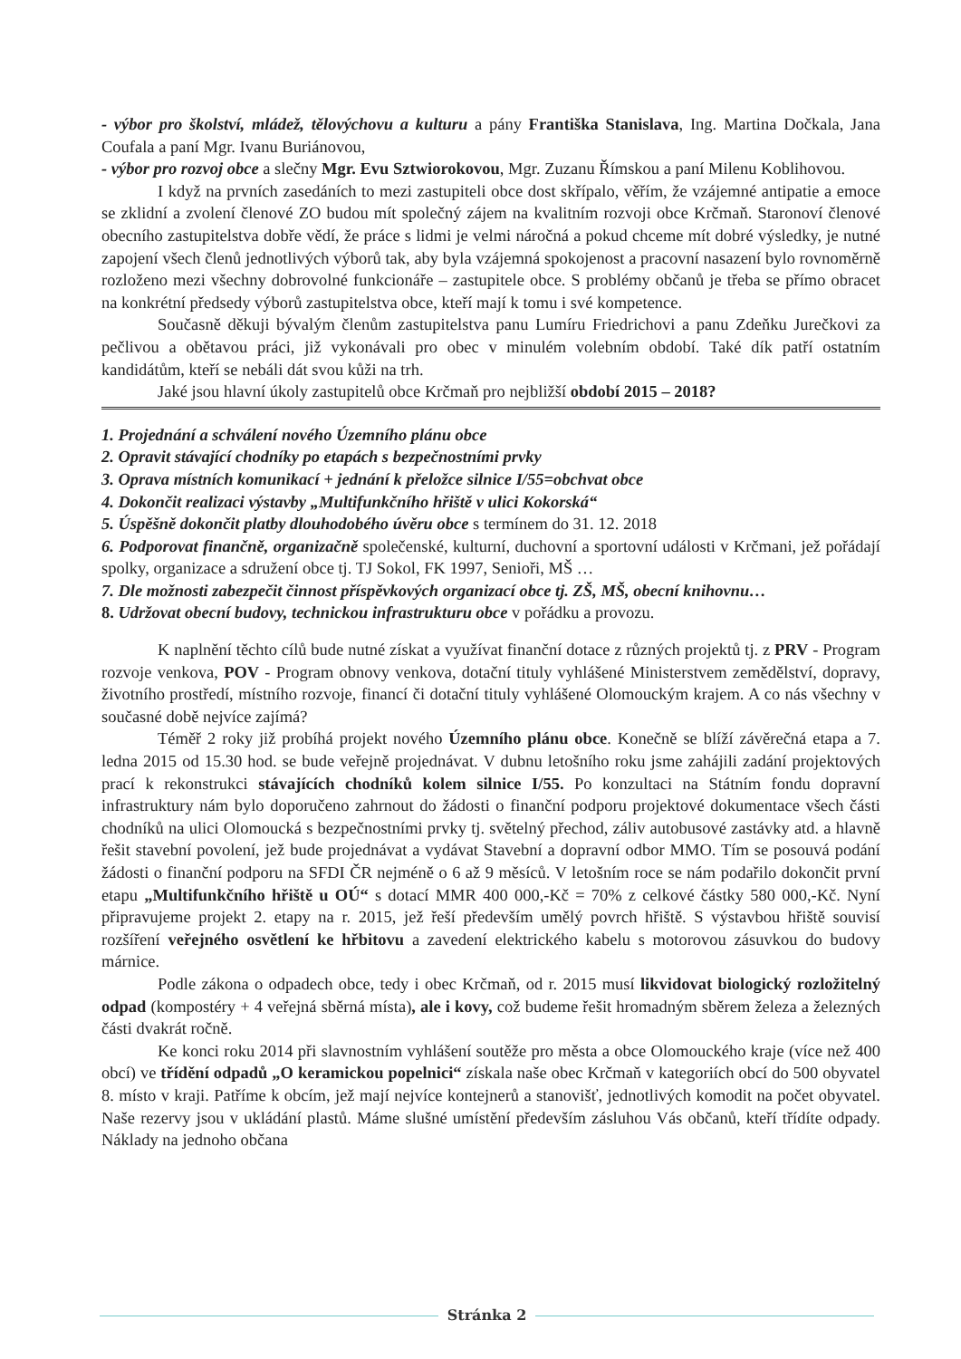- výbor pro školství, mládež, tělovýchovu a kulturu a pány Františka Stanislava, Ing. Martina Dočkala, Jana Coufala a paní Mgr. Ivanu Buriánovou,
- výbor pro rozvoj obce a slečny Mgr. Evu Sztwiorokovou, Mgr. Zuzanu Římskou a paní Milenu Koblihovou.
I když na prvních zasedáních to mezi zastupiteli obce dost skřípalo, věřím, že vzájemné antipatie a emoce se zklidní a zvolení členové ZO budou mít společný zájem na kvalitním rozvoji obce Krčmaň. Staronoví členové obecního zastupitelstva dobře vědí, že práce s lidmi je velmi náročná a pokud chceme mít dobré výsledky, je nutné zapojení všech členů jednotlivých výborů tak, aby byla vzájemná spokojenost a pracovní nasazení bylo rovnoměrně rozloženo mezi všechny dobrovolné funkcionáře – zastupitele obce. S problémy občanů je třeba se přímo obracet na konkrétní předsedy výborů zastupitelstva obce, kteří mají k tomu i své kompetence.
Současně děkuji bývalým členům zastupitelstva panu Lumíru Friedrichovi a panu Zdeňku Jurečkovi za pečlivou a obětavou práci, již vykonávali pro obec v minulém volebním období. Také dík patří ostatním kandidátům, kteří se nebáli dát svou kůži na trh.
Jaké jsou hlavní úkoly zastupitelů obce Krčmaň pro nejbližší období 2015 – 2018?
1. Projednání a schválení nového Územního plánu obce
2. Opravit stávající chodníky po etapách s bezpečnostními prvky
3. Oprava místních komunikací + jednání k přeložce silnice I/55=obchvat obce
4. Dokončit realizaci výstavby „Multifunkčního hřiště v ulici Kokorská“
5. Úspěšně dokončit platby dlouhodobého úvěru obce s termínem do 31. 12. 2018
6. Podporovat finančně, organizačně společenské, kulturní, duchovní a sportovní události v Krčmani, jež pořádají spolky, organizace a sdružení obce tj. TJ Sokol, FK 1997, Senioři, MŠ …
7. Dle možnosti zabezpečit činnost příspěvkových organizací obce tj. ZŠ, MŠ, obecní knihovnu…
8. Udržovat obecní budovy, technickou infrastrukturu obce v pořádku a provozu.
K naplnění těchto cílů bude nutné získat a využívat finanční dotace z různých projektů tj. z PRV - Program rozvoje venkova, POV - Program obnovy venkova, dotační tituly vyhlášené Ministerstvem zemědělství, dopravy, životního prostředí, místního rozvoje, financí či dotační tituly vyhlášené Olomouckým krajem. A co nás všechny v současné době nejvíce zajímá?
Téměř 2 roky již probíhá projekt nového Územního plánu obce. Konečně se blíží závěrečná etapa a 7. ledna 2015 od 15.30 hod. se bude veřejně projednávat. V dubnu letošního roku jsme zahájili zadání projektových prací k rekonstrukci stávajících chodníků kolem silnice I/55. Po konzultaci na Státním fondu dopravní infrastruktury nám bylo doporučeno zahrnout do žádosti o finanční podporu projektové dokumentace všech části chodníků na ulici Olomoucká s bezpečnostními prvky tj. světelný přechod, záliv autobusové zastávky atd. a hlavně řešit stavební povolení, jež bude projednávat a vydávat Stavební a dopravní odbor MMO. Tím se posouvá podání žádosti o finanční podporu na SFDI ČR nejméně o 6 až 9 měsíců. V letošním roce se nám podařilo dokončit první etapu „Multifunkčního hřiště u OÚ“ s dotací MMR 400 000,-Kč = 70% z celkové částky 580 000,-Kč. Nyní připravujeme projekt 2. etapy na r. 2015, jež řeší především umělý povrch hřiště. S výstavbou hřiště souvisí rozšíření veřejného osvětlení ke hřbitovu a zavedení elektrického kabelu s motorovou zásuvkou do budovy márnice.
Podle zákona o odpadech obce, tedy i obec Krčmaň, od r. 2015 musí likvidovat biologický rozložitelný odpad (kompostéry + 4 veřejná sběrná místa), ale i kovy, což budeme řešit hromadným sběrem železa a železných části dvakrát ročně.
Ke konci roku 2014 při slavnostním vyhlášení soutěže pro města a obce Olomouckého kraje (více než 400 obcí) ve třídění odpadů „O keramickou popelnici“ získala naše obec Krčmaň v kategoriích obcí do 500 obyvatel 8. místo v kraji. Patříme k obcím, jež mají nejvíce kontejnerů a stanovišť, jednotlivých komodit na počet obyvatel. Naše rezervy jsou v ukládání plastů. Máme slušné umístění především zásluhou Vás občanů, kteří třídíte odpady. Náklady na jednoho občana
Stránka 2